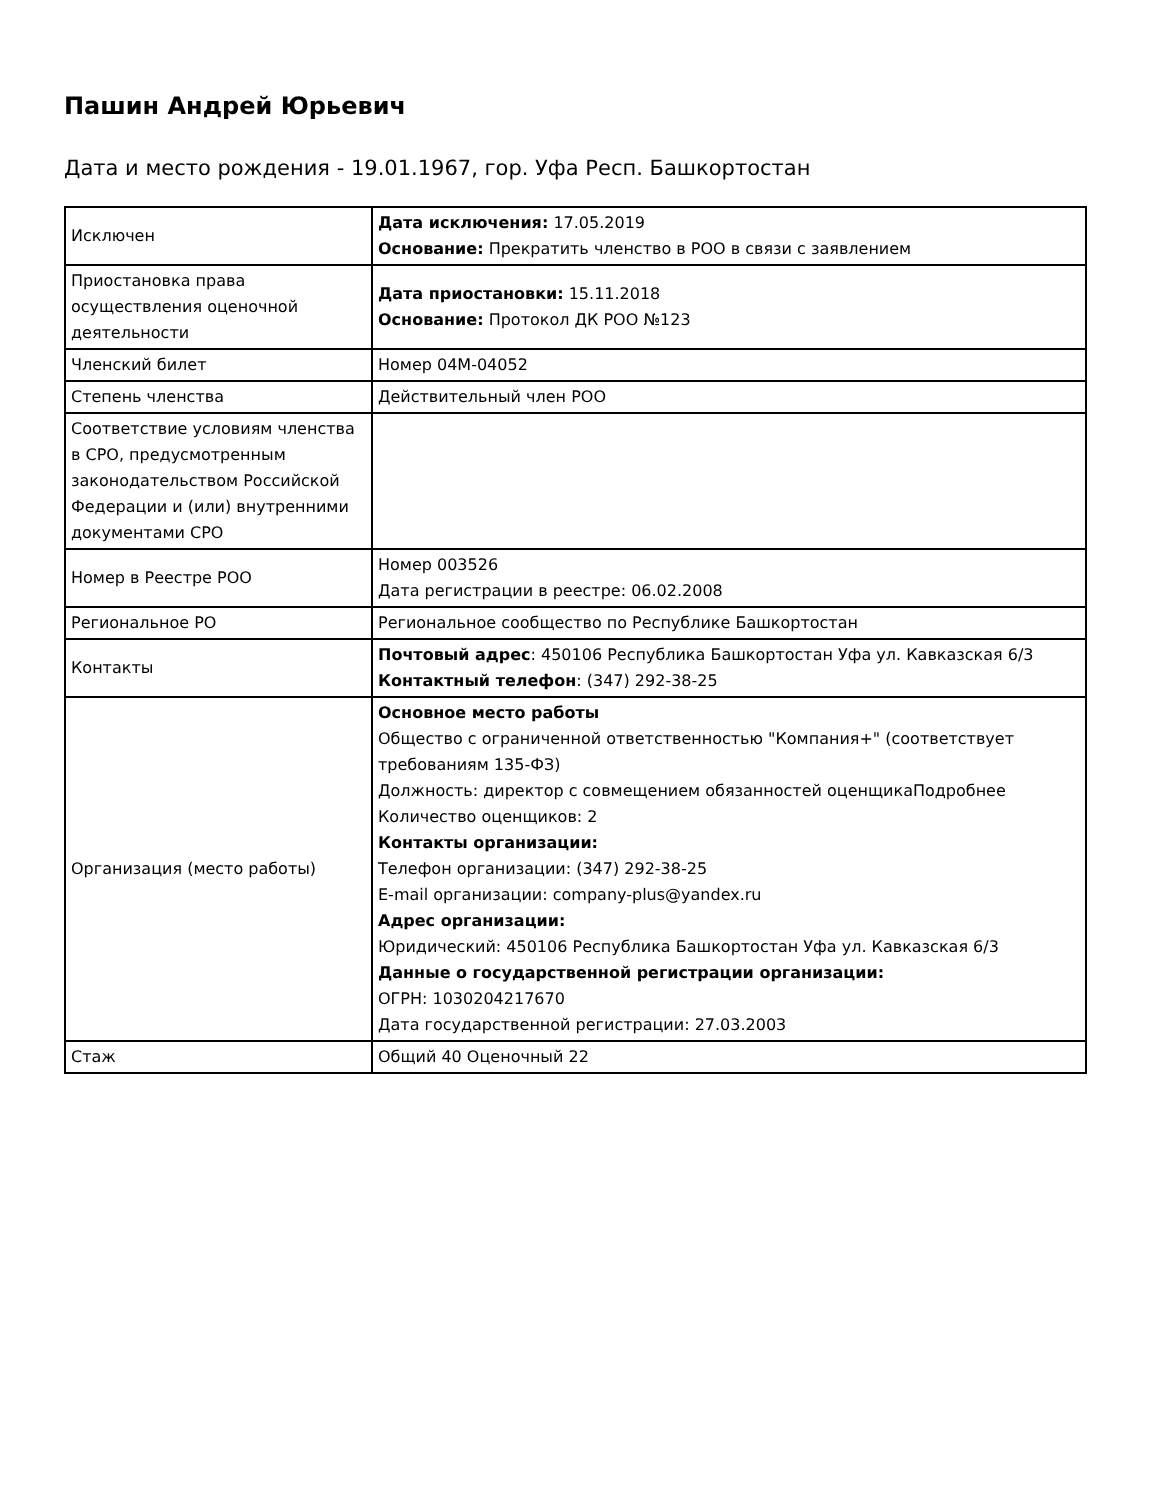Пашин Андрей Юрьевич
Дата и место рождения - 19.01.1967, гор. Уфа Респ. Башкортостан
| Исключен | Дата исключения: 17.05.2019 Основание: Прекратить членство в РОО в связи с заявлением |
| Приостановка права осуществления оценочной деятельности | Дата приостановки: 15.11.2018 Основание: Протокол ДК РОО №123 |
| Членский билет | Номер 04М-04052 |
| Степень членства | Действительный член РОО |
| Соответствие условиям членства в СРО, предусмотренным законодательством Российской Федерации и (или) внутренними документами СРО | |
| Номер в Реестре РОО | Номер 003526 Дата регистрации в реестре: 06.02.2008 |
| Региональное РО | Региональное сообщество по Республике Башкортостан |
| Контакты | Почтовый адрес : 450106 Республика Башкортостан Уфа ул. Кавказская 6/3 Контактный телефон : (347) 292-38-25 |
| Организация (место работы) | Основное место работы Общество с ограниченной ответственностью "Компания+" (соответствует требованиям 135-ФЗ) Должность: директор с совмещением обязанностей оценщикаПодробнее Количество оценщиков: 2 Контакты организации: Телефон организации: (347) 292-38-25 E-mail организации: company-plus@yandex.ru Адрес организации: Юридический: 450106 Республика Башкортостан Уфа ул. Кавказская 6/3 Данные о государственной регистрации организации: ОГРН: 1030204217670 Дата государственной регистрации: 27.03.2003 |
| Стаж | Общий 40 Оценочный 22 |